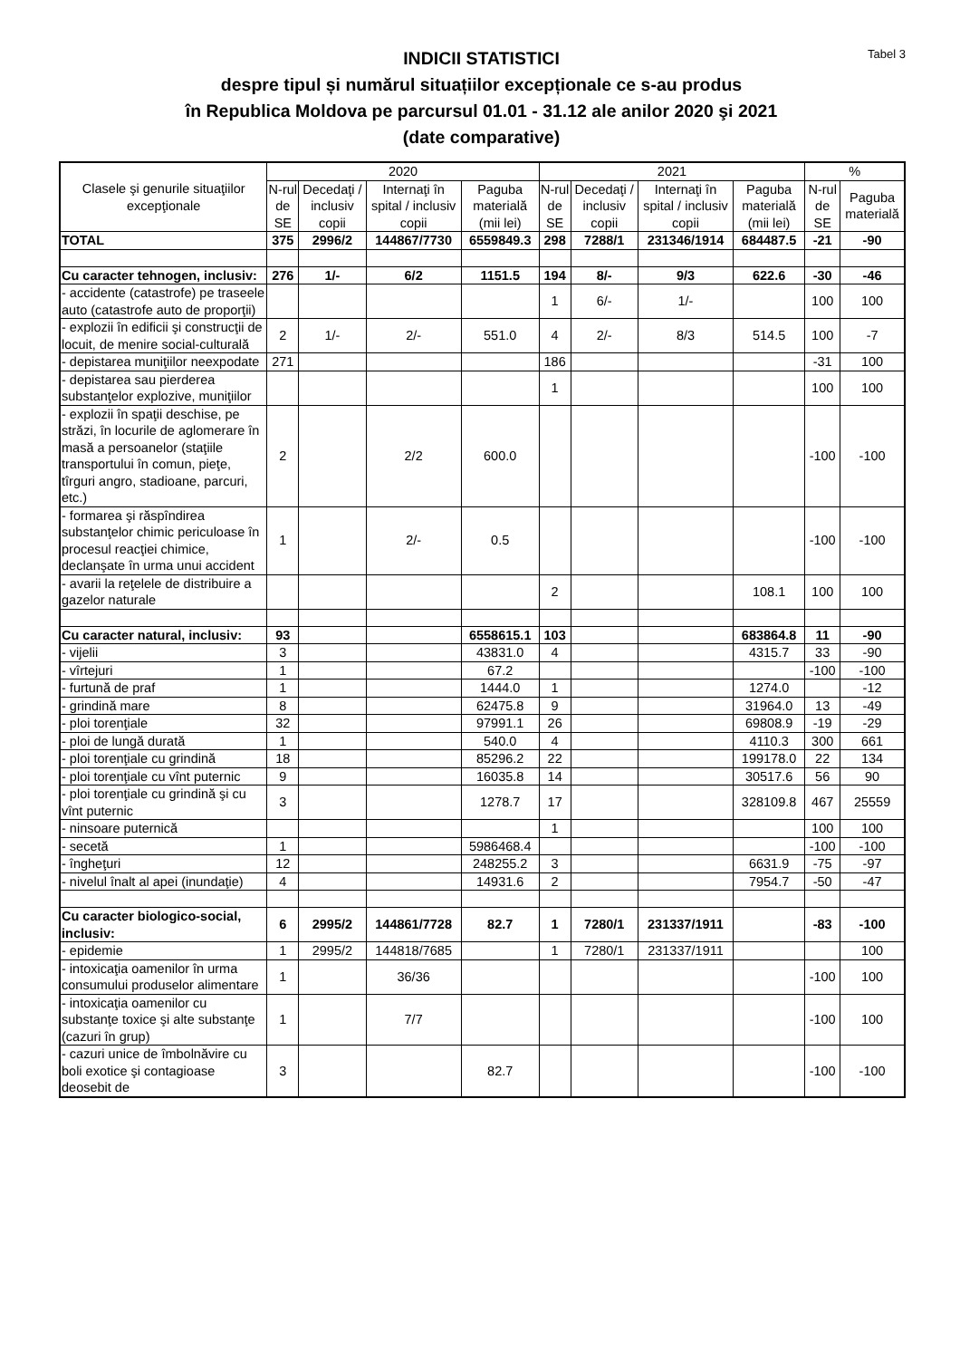Tabel 3
INDICII STATISTICI
despre tipul și numărul situațiilor excepționale ce s-au produs
în Republica Moldova pe parcursul 01.01 - 31.12 ale anilor 2020 şi 2021
(date comparative)
| Clasele şi genurile situaţiilor excepţionale | 2020 | | | | 2021 | | | | % | |
| --- | --- | --- | --- | --- | --- | --- | --- | --- | --- | --- |
| | N-rul de SE | Decedaţi / inclusiv copii | Internaţi în spital / inclusiv copii | Paguba materială (mii lei) | N-rul de SE | Decedaţi / inclusiv copii | Internaţi în spital / inclusiv copii | Paguba materială (mii lei) | N-rul de SE | Paguba materială |
| TOTAL | 375 | 2996/2 | 144867/7730 | 6559849.3 | 298 | 7288/1 | 231346/1914 | 684487.5 | -21 | -90 |
| Cu caracter tehnogen, inclusiv: | 276 | 1/- | 6/2 | 1151.5 | 194 | 8/- | 9/3 | 622.6 | -30 | -46 |
| - accidente (catastrofe) pe traseele auto (catastrofe auto de proporţii) | | | | | 1 | 6/- | 1/- | | 100 | 100 |
| - explozii în edificii şi construcţii de locuit, de menire social-culturală | 2 | 1/- | 2/- | 551.0 | 4 | 2/- | 8/3 | 514.5 | 100 | -7 |
| - depistarea muniţiilor neexpodate | 271 | | | | 186 | | | | -31 | 100 |
| - depistarea sau pierderea substanţelor explozive, muniţiilor | | | | | 1 | | | | 100 | 100 |
| - explozii în spaţii deschise, pe străzi, în locurile de aglomerare în masă a persoanelor (staţiile transportului în comun, pieţe, tîrguri angro, stadioane, parcuri, etc.) | 2 | | 2/2 | 600.0 | | | | | -100 | -100 |
| - formarea şi răspîndirea substanţelor chimic periculoase în procesul reacţiei chimice, declanşate în urma unui accident | 1 | | 2/- | 0.5 | | | | | -100 | -100 |
| - avarii la reţelele de distribuire a gazelor naturale | | | | | 2 | | | 108.1 | 100 | 100 |
| Cu caracter natural, inclusiv: | 93 | | | 6558615.1 | 103 | | | 683864.8 | 11 | -90 |
| - vijelii | 3 | | | 43831.0 | 4 | | | 4315.7 | 33 | -90 |
| - vîrtejuri | 1 | | | 67.2 | | | | | -100 | -100 |
| - furtună de praf | 1 | | | 1444.0 | 1 | | | 1274.0 | | -12 |
| - grindină mare | 8 | | | 62475.8 | 9 | | | 31964.0 | 13 | -49 |
| - ploi torenţiale | 32 | | | 97991.1 | 26 | | | 69808.9 | -19 | -29 |
| - ploi de lungă durată | 1 | | | 540.0 | 4 | | | 4110.3 | 300 | 661 |
| - ploi torenţiale cu grindină | 18 | | | 85296.2 | 22 | | | 199178.0 | 22 | 134 |
| - ploi torenţiale cu vînt puternic | 9 | | | 16035.8 | 14 | | | 30517.6 | 56 | 90 |
| - ploi torenţiale cu grindină şi cu vînt puternic | 3 | | | 1278.7 | 17 | | | 328109.8 | 467 | 25559 |
| - ninsoare puternică | | | | | 1 | | | | 100 | 100 |
| - secetă | 1 | | | 5986468.4 | | | | | -100 | -100 |
| - îngheţuri | 12 | | | 248255.2 | 3 | | | 6631.9 | -75 | -97 |
| - nivelul înalt al apei (inundaţie) | 4 | | | 14931.6 | 2 | | | 7954.7 | -50 | -47 |
| Cu caracter biologico-social, inclusiv: | 6 | 2995/2 | 144861/7728 | 82.7 | 1 | 7280/1 | 231337/1911 | | -83 | -100 |
| - epidemie | 1 | 2995/2 | 144818/7685 | | 1 | 7280/1 | 231337/1911 | | | 100 |
| - intoxicaţia oamenilor în urma consumului produselor alimentare | 1 | | 36/36 | | | | | | -100 | 100 |
| - intoxicaţia oamenilor cu substanţe toxice şi alte substanţe (cazuri în grup) | 1 | | 7/7 | | | | | | -100 | 100 |
| - cazuri unice de îmbolnăvire cu boli exotice şi contagioase deosebit de | 3 | | | 82.7 | | | | | -100 | -100 |